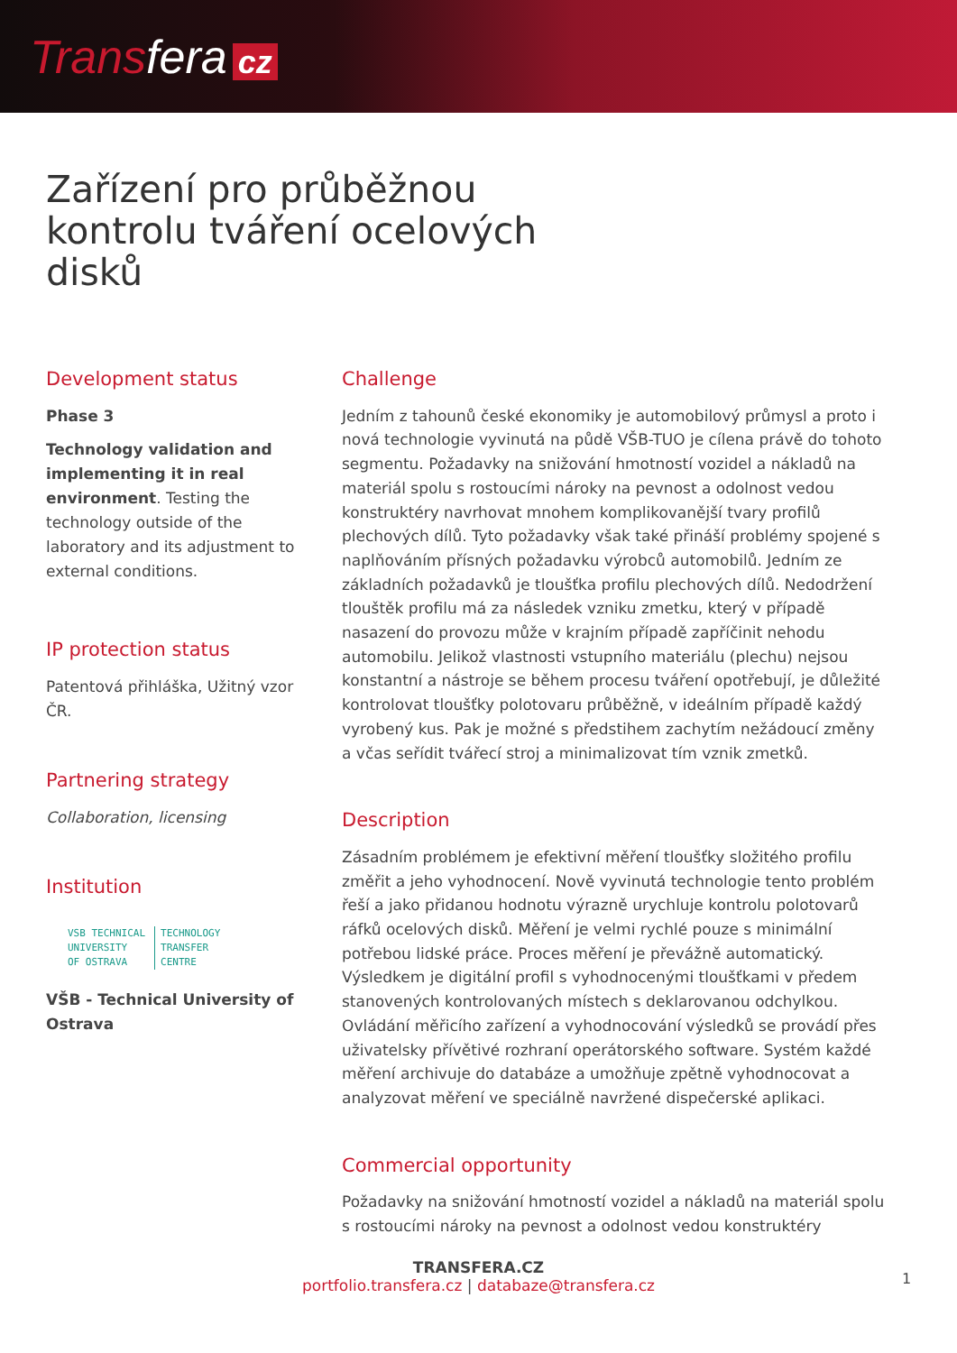Transfera cz
Zařízení pro průběžnou kontrolu tváření ocelových disků
Development status
Phase 3
Technology validation and implementing it in real environment. Testing the technology outside of the laboratory and its adjustment to external conditions.
IP protection status
Patentová přihláška, Užitný vzor ČR.
Partnering strategy
Collaboration, licensing
Institution
VSB TECHNICAL
UNIVERSITY
OF OSTRAVA
TECHNOLOGY
TRANSFER
CENTRE
VŠB - Technical University of Ostrava
Challenge
Jedním z tahounů české ekonomiky je automobilový průmysl a proto i nová technologie vyvinutá na půdě VŠB-TUO je cílena právě do tohoto segmentu. Požadavky na snižování hmotností vozidel a nákladů na materiál spolu s rostoucími nároky na pevnost a odolnost vedou konstruktéry navrhovat mnohem komplikovanější tvary profilů plechových dílů. Tyto požadavky však také přináší problémy spojené s naplňováním přísných požadavku výrobců automobilů. Jedním ze základních požadavků je tloušťka profilu plechových dílů. Nedodržení tlouštěk profilu má za následek vzniku zmetku, který v případě nasazení do provozu může v krajním případě zapříčinit nehodu automobilu. Jelikož vlastnosti vstupního materiálu (plechu) nejsou konstantní a nástroje se během procesu tváření opotřebují, je důležité kontrolovat tloušťky polotovaru průběžně, v ideálním případě každý vyrobený kus. Pak je možné s předstihem zachytím nežádoucí změny a včas seřídit tvářecí stroj a minimalizovat tím vznik zmetků.
Description
Zásadním problémem je efektivní měření tloušťky složitého profilu změřit a jeho vyhodnocení. Nově vyvinutá technologie tento problém řeší a jako přidanou hodnotu výrazně urychluje kontrolu polotovarů ráfků ocelových disků. Měření je velmi rychlé pouze s minimální potřebou lidské práce. Proces měření je převážně automatický. Výsledkem je digitální profil s vyhodnocenými tloušťkami v předem stanovených kontrolovaných místech s deklarovanou odchylkou. Ovládání měřicího zařízení a vyhodnocování výsledků se provádí přes uživatelsky přívětivé rozhraní operátorského software. Systém každé měření archivuje do databáze a umožňuje zpětně vyhodnocovat a analyzovat měření ve speciálně navržené dispečerské aplikaci.
Commercial opportunity
Požadavky na snižování hmotností vozidel a nákladů na materiál spolu s rostoucími nároky na pevnost a odolnost vedou konstruktéry
TRANSFERA.CZ
portfolio.transfera.cz | databaze@transfera.cz
1